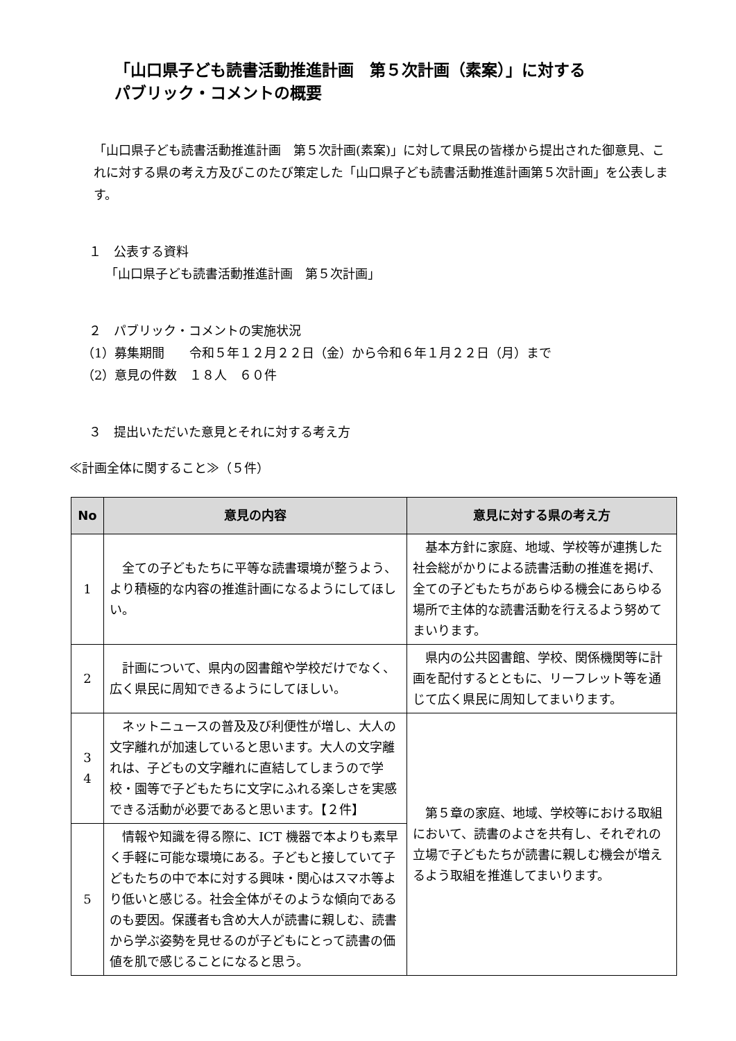「山口県子ども読書活動推進計画　第５次計画（素案）」に対する
パブリック・コメントの概要
「山口県子ども読書活動推進計画　第５次計画(素案)」に対して県民の皆様から提出された御意見、これに対する県の考え方及びこのたび策定した「山口県子ども読書活動推進計画第５次計画」を公表します。
１　公表する資料
「山口県子ども読書活動推進計画　第５次計画」
２　パブリック・コメントの実施状況
（1）募集期間　　令和５年１２月２２日（金）から令和６年１月２２日（月）まで
（2）意見の件数　１８人　６０件
３　提出いただいた意見とそれに対する考え方
≪計画全体に関すること≫（５件）
| No | 意見の内容 | 意見に対する県の考え方 |
| --- | --- | --- |
| 1 | 全ての子どもたちに平等な読書環境が整うよう、より積極的な内容の推進計画になるようにしてほしい。 | 基本方針に家庭、地域、学校等が連携した社会総がかりによる読書活動の推進を掲げ、全ての子どもたちがあらゆる機会にあらゆる場所で主体的な読書活動を行えるよう努めてまいります。 |
| 2 | 計画について、県内の図書館や学校だけでなく、広く県民に周知できるようにしてほしい。 | 県内の公共図書館、学校、関係機関等に計画を配付するとともに、リーフレット等を通じて広く県民に周知してまいります。 |
| 3 4 | ネットニュースの普及及び利便性が増し、大人の文字離れが加速していると思います。大人の文字離れは、子どもの文字離れに直結してしまうので学校・園等で子どもたちに文字にふれる楽しさを実感できる活動が必要であると思います。【２件】 | 第５章の家庭、地域、学校等における取組において、読書のよさを共有し、それぞれの立場で子どもたちが読書に親しむ機会が増えるよう取組を推進してまいります。 |
| 5 | 情報や知識を得る際に、ICT 機器で本よりも素早く手軽に可能な環境にある。子どもと接していて子どもたちの中で本に対する興味・関心はスマホ等より低いと感じる。社会全体がそのような傾向であるのも要因。保護者も含め大人が読書に親しむ、読書から学ぶ姿勢を見せるのが子どもにとって読書の価値を肌で感じることになると思う。 | |